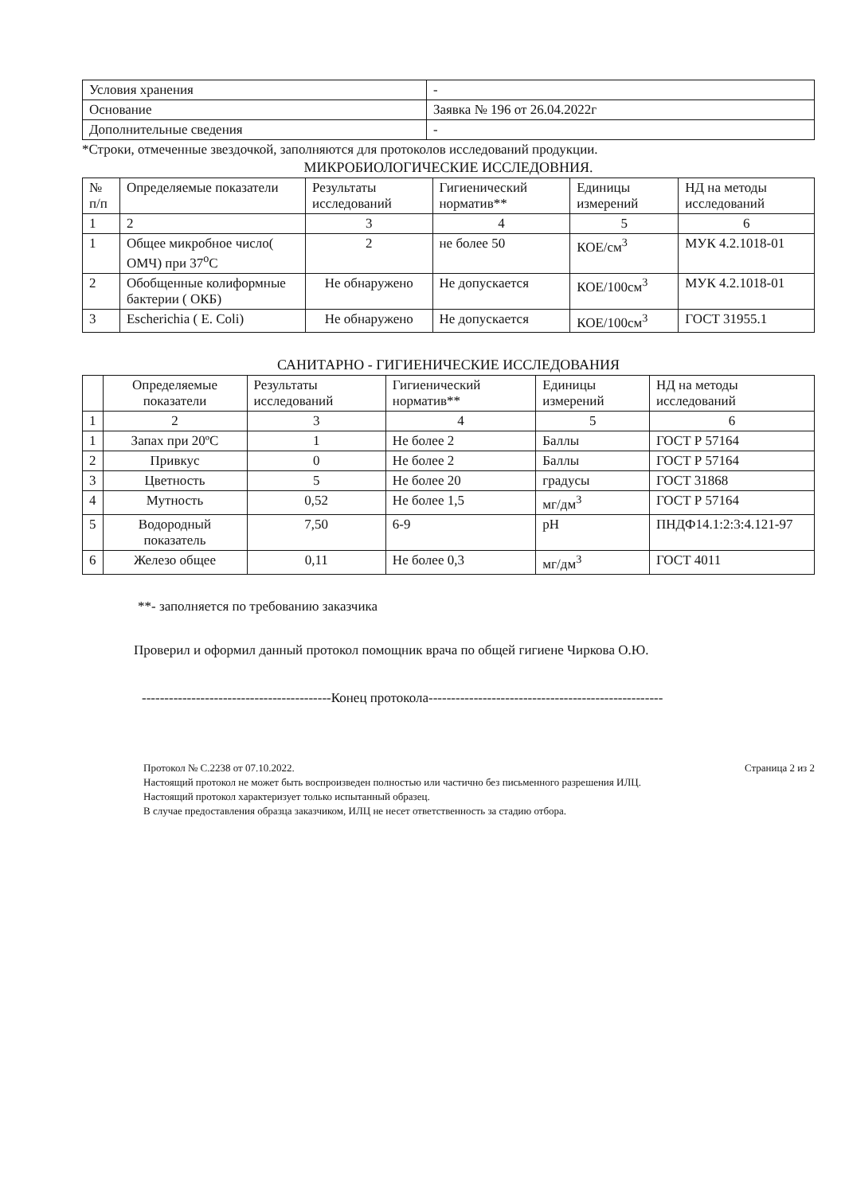| Условия хранения | - |
| Основание | Заявка № 196 от 26.04.2022г |
| Дополнительные сведения | - |
*Строки, отмеченные звездочкой, заполняются для протоколов исследований продукции.
МИКРОБИОЛОГИЧЕСКИЕ ИССЛЕДОВНИЯ.
| № п/п | Определяемые показатели | Результаты исследований | Гигиенический норматив** | Единицы измерений | НД на методы исследований |
| --- | --- | --- | --- | --- | --- |
| 1 | 2 | 3 | 4 | 5 | 6 |
| 1 | Общее микробное число( ОМЧ) при 37<sup>о</sup>С | 2 | не более 50 | КОЕ/см<sup>3</sup> | МУК 4.2.1018-01 |
| 2 | Обобщенные колиформные бактерии ( ОКБ) | Не обнаружено | Не допускается | КОЕ/100см<sup>3</sup> | МУК 4.2.1018-01 |
| 3 | Escherichia ( E. Coli) | Не обнаружено | Не допускается | КОЕ/100см<sup>3</sup> | ГОСТ 31955.1 |
САНИТАРНО - ГИГИЕНИЧЕСКИЕ ИССЛЕДОВАНИЯ
| | Определяемые показатели | Результаты исследований | Гигиенический норматив** | Единицы измерений | НД на методы исследований |
| --- | --- | --- | --- | --- | --- |
| 1 | 2 | 3 | 4 | 5 | 6 |
| 1 | Запах при 20ºС | 1 | Не более 2 | Баллы | ГОСТ Р 57164 |
| 2 | Привкус | 0 | Не более 2 | Баллы | ГОСТ Р 57164 |
| 3 | Цветность | 5 | Не более 20 | градусы | ГОСТ 31868 |
| 4 | Мутность | 0,52 | Не более 1,5 | мг/дм<sup>3</sup> | ГОСТ Р 57164 |
| 5 | Водородный показатель | 7,50 | 6-9 | pH | ПНДФ14.1:2:3:4.121-97 |
| 6 | Железо общее | 0,11 | Не более 0,3 | мг/дм<sup>3</sup> | ГОСТ 4011 |
**- заполняется по требованию заказчика
Проверил и оформил данный протокол помощник врача по общей гигиене Чиркова О.Ю.
------------------------------------------Конец протокола----------------------------------------------------
Протокол № С.2238 от 07.10.2022. Страница 2 из 2
Настоящий протокол не может быть воспроизведен полностью или частично без письменного разрешения ИЛЦ.
Настоящий протокол характеризует только испытанный образец.
В случае предоставления образца заказчиком, ИЛЦ не несет ответственность за стадию отбора.